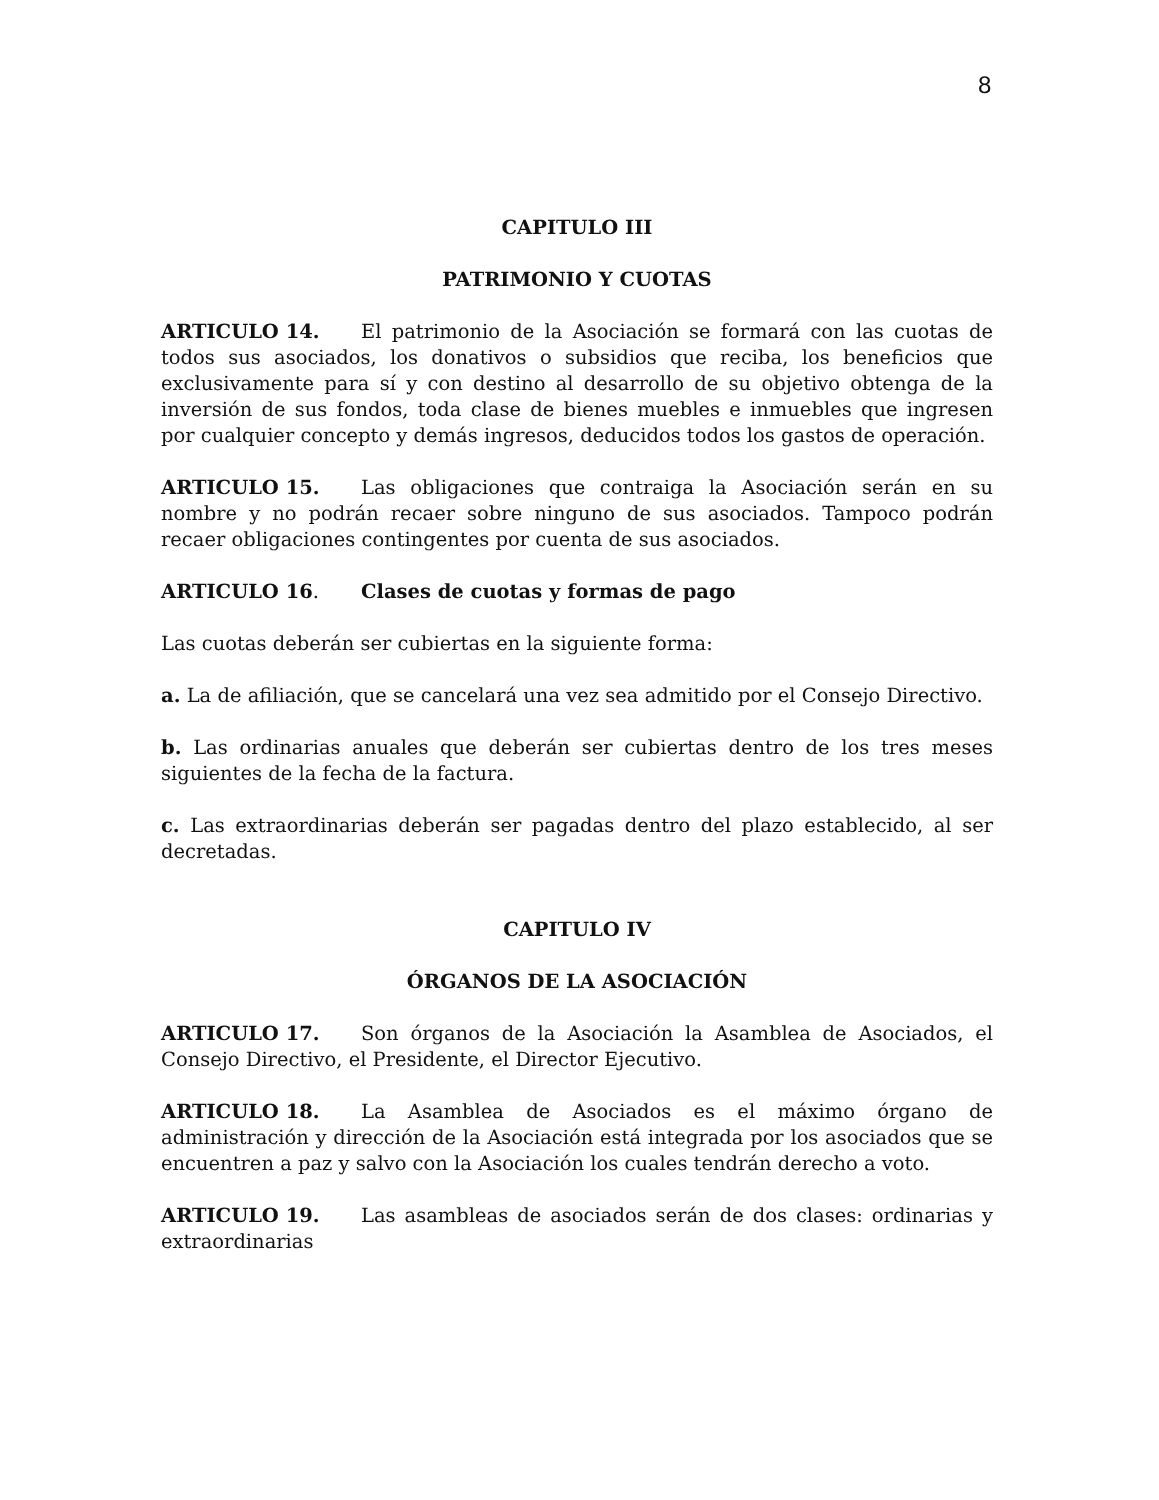8
CAPITULO III
PATRIMONIO Y CUOTAS
ARTICULO 14. El patrimonio de la Asociación se formará con las cuotas de todos sus asociados, los donativos o subsidios que reciba, los beneficios que exclusivamente para sí y con destino al desarrollo de su objetivo obtenga de la inversión de sus fondos, toda clase de bienes muebles e inmuebles que ingresen por cualquier concepto y demás ingresos, deducidos todos los gastos de operación.
ARTICULO 15. Las obligaciones que contraiga la Asociación serán en su nombre y no podrán recaer sobre ninguno de sus asociados. Tampoco podrán recaer obligaciones contingentes por cuenta de sus asociados.
ARTICULO 16. Clases de cuotas y formas de pago
Las cuotas deberán ser cubiertas en la siguiente forma:
a. La de afiliación, que se cancelará una vez sea admitido por el Consejo Directivo.
b. Las ordinarias anuales que deberán ser cubiertas dentro de los tres meses siguientes de la fecha de la factura.
c. Las extraordinarias deberán ser pagadas dentro del plazo establecido, al ser decretadas.
CAPITULO IV
ÓRGANOS DE LA ASOCIACIÓN
ARTICULO 17. Son órganos de la Asociación la Asamblea de Asociados, el Consejo Directivo, el Presidente, el Director Ejecutivo.
ARTICULO 18. La Asamblea de Asociados es el máximo órgano de administración y dirección de la Asociación está integrada por los asociados que se encuentren a paz y salvo con la Asociación los cuales tendrán derecho a voto.
ARTICULO 19. Las asambleas de asociados serán de dos clases: ordinarias y extraordinarias